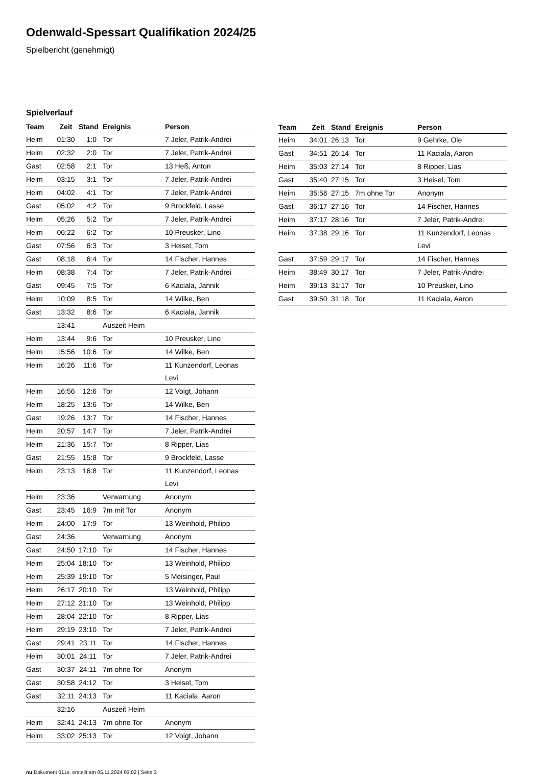Odenwald-Spessart Qualifikation 2024/25
Spielbericht (genehmigt)
Spielverlauf
| Team | Zeit | Stand | Ereignis | Person |
| --- | --- | --- | --- | --- |
| Heim | 01:30 | 1:0 | Tor | 7 Jeler, Patrik-Andrei |
| Heim | 02:32 | 2:0 | Tor | 7 Jeler, Patrik-Andrei |
| Gast | 02:58 | 2:1 | Tor | 13 Heß, Anton |
| Heim | 03:15 | 3:1 | Tor | 7 Jeler, Patrik-Andrei |
| Heim | 04:02 | 4:1 | Tor | 7 Jeler, Patrik-Andrei |
| Gast | 05:02 | 4:2 | Tor | 9 Brockfeld, Lasse |
| Heim | 05:26 | 5:2 | Tor | 7 Jeler, Patrik-Andrei |
| Heim | 06:22 | 6:2 | Tor | 10 Preusker, Lino |
| Gast | 07:56 | 6:3 | Tor | 3 Heisel, Tom |
| Gast | 08:18 | 6:4 | Tor | 14 Fischer, Hannes |
| Heim | 08:38 | 7:4 | Tor | 7 Jeler, Patrik-Andrei |
| Gast | 09:45 | 7:5 | Tor | 6 Kaciala, Jannik |
| Heim | 10:09 | 8:5 | Tor | 14 Wilke, Ben |
| Gast | 13:32 | 8:6 | Tor | 6 Kaciala, Jannik |
| | 13:41 | | Auszeit Heim | |
| Heim | 13:44 | 9:6 | Tor | 10 Preusker, Lino |
| Heim | 15:56 | 10:6 | Tor | 14 Wilke, Ben |
| Heim | 16:26 | 11:6 | Tor | 11 Kunzendorf, Leonas Levi |
| Heim | 16:56 | 12:6 | Tor | 12 Voigt, Johann |
| Heim | 18:25 | 13:6 | Tor | 14 Wilke, Ben |
| Gast | 19:26 | 13:7 | Tor | 14 Fischer, Hannes |
| Heim | 20:57 | 14:7 | Tor | 7 Jeler, Patrik-Andrei |
| Heim | 21:36 | 15:7 | Tor | 8 Ripper, Lias |
| Gast | 21:55 | 15:8 | Tor | 9 Brockfeld, Lasse |
| Heim | 23:13 | 16:8 | Tor | 11 Kunzendorf, Leonas Levi |
| Heim | 23:36 | | Verwarnung | Anonym |
| Gast | 23:45 | 16:9 | 7m mit Tor | Anonym |
| Heim | 24:00 | 17:9 | Tor | 13 Weinhold, Philipp |
| Gast | 24:36 | | Verwarnung | Anonym |
| Gast | 24:50 | 17:10 | Tor | 14 Fischer, Hannes |
| Heim | 25:04 | 18:10 | Tor | 13 Weinhold, Philipp |
| Heim | 25:39 | 19:10 | Tor | 5 Meisinger, Paul |
| Heim | 26:17 | 20:10 | Tor | 13 Weinhold, Philipp |
| Heim | 27:12 | 21:10 | Tor | 13 Weinhold, Philipp |
| Heim | 28:04 | 22:10 | Tor | 8 Ripper, Lias |
| Heim | 29:19 | 23:10 | Tor | 7 Jeler, Patrik-Andrei |
| Gast | 29:41 | 23:11 | Tor | 14 Fischer, Hannes |
| Heim | 30:01 | 24:11 | Tor | 7 Jeler, Patrik-Andrei |
| Gast | 30:37 | 24:11 | 7m ohne Tor | Anonym |
| Gast | 30:58 | 24:12 | Tor | 3 Heisel, Tom |
| Gast | 32:11 | 24:13 | Tor | 11 Kaciala, Aaron |
| | 32:16 | | Auszeit Heim | |
| Heim | 32:41 | 24:13 | 7m ohne Tor | Anonym |
| Heim | 33:02 | 25:13 | Tor | 12 Voigt, Johann |
| Team | Zeit | Stand | Ereignis | Person |
| --- | --- | --- | --- | --- |
| Heim | 34:01 | 26:13 | Tor | 9 Gehrke, Ole |
| Gast | 34:51 | 26:14 | Tor | 11 Kaciala, Aaron |
| Heim | 35:03 | 27:14 | Tor | 8 Ripper, Lias |
| Gast | 35:40 | 27:15 | Tor | 3 Heisel, Tom |
| Heim | 35:58 | 27:15 | 7m ohne Tor | Anonym |
| Gast | 36:17 | 27:16 | Tor | 14 Fischer, Hannes |
| Heim | 37:17 | 28:16 | Tor | 7 Jeler, Patrik-Andrei |
| Heim | 37:38 | 29:16 | Tor | 11 Kunzendorf, Leonas Levi |
| Gast | 37:59 | 29:17 | Tor | 14 Fischer, Hannes |
| Heim | 38:49 | 30:17 | Tor | 7 Jeler, Patrik-Andrei |
| Heim | 39:13 | 31:17 | Tor | 10 Preusker, Lino |
| Gast | 39:50 | 31:18 | Tor | 11 Kaciala, Aaron |
nu.Dokument 011e, erstellt am 05.11.2024 03:02 | Seite 3